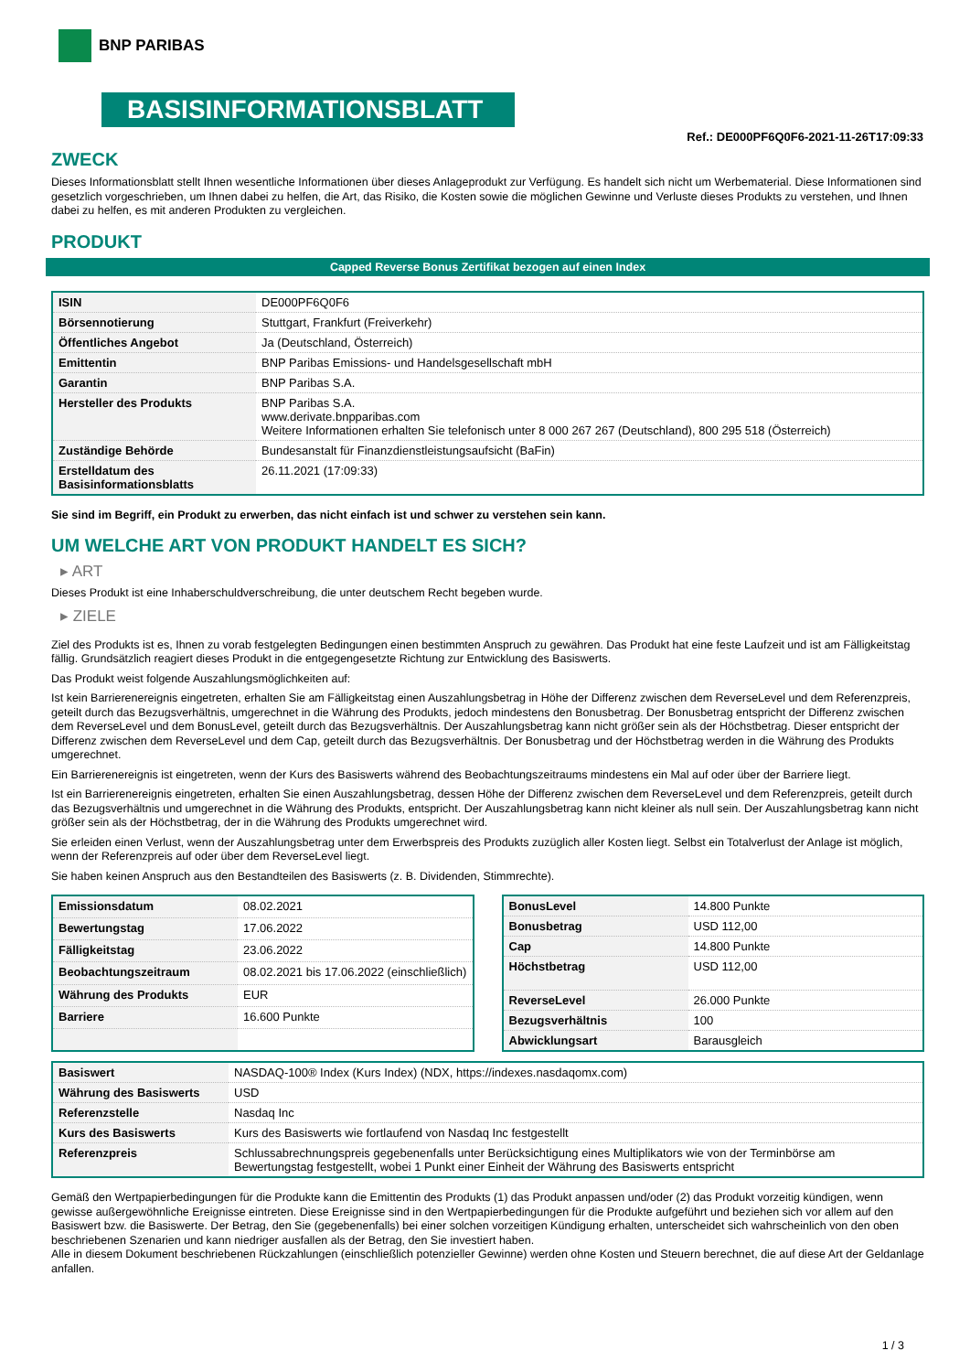BNP PARIBAS
BASISINFORMATIONSBLATT
Ref.: DE000PF6Q0F6-2021-11-26T17:09:33
ZWECK
Dieses Informationsblatt stellt Ihnen wesentliche Informationen über dieses Anlageprodukt zur Verfügung. Es handelt sich nicht um Werbematerial. Diese Informationen sind gesetzlich vorgeschrieben, um Ihnen dabei zu helfen, die Art, das Risiko, die Kosten sowie die möglichen Gewinne und Verluste dieses Produkts zu verstehen, und Ihnen dabei zu helfen, es mit anderen Produkten zu vergleichen.
PRODUKT
Capped Reverse Bonus Zertifikat bezogen auf einen Index
| ISIN | DE000PF6Q0F6 |
| Börsennotierung | Stuttgart, Frankfurt (Freiverkehr) |
| Öffentliches Angebot | Ja (Deutschland, Österreich) |
| Emittentin | BNP Paribas Emissions- und Handelsgesellschaft mbH |
| Garantin | BNP Paribas S.A. |
| Hersteller des Produkts | BNP Paribas S.A. www.derivate.bnpparibas.com Weitere Informationen erhalten Sie telefonisch unter 8 000 267 267 (Deutschland), 800 295 518 (Österreich) |
| Zuständige Behörde | Bundesanstalt für Finanzdienstleistungsaufsicht (BaFin) |
| Erstelldatum des Basisinformationsblatts | 26.11.2021 (17:09:33) |
Sie sind im Begriff, ein Produkt zu erwerben, das nicht einfach ist und schwer zu verstehen sein kann.
UM WELCHE ART VON PRODUKT HANDELT ES SICH?
▸ ART
Dieses Produkt ist eine Inhaberschuldverschreibung, die unter deutschem Recht begeben wurde.
▸ ZIELE
Ziel des Produkts ist es, Ihnen zu vorab festgelegten Bedingungen einen bestimmten Anspruch zu gewähren. Das Produkt hat eine feste Laufzeit und ist am Fälligkeitstag fällig. Grundsätzlich reagiert dieses Produkt in die entgegengesetzte Richtung zur Entwicklung des Basiswerts.
Das Produkt weist folgende Auszahlungsmöglichkeiten auf:
Ist kein Barrierenereignis eingetreten, erhalten Sie am Fälligkeitstag einen Auszahlungsbetrag in Höhe der Differenz zwischen dem ReverseLevel und dem Referenzpreis, geteilt durch das Bezugsverhältnis, umgerechnet in die Währung des Produkts, jedoch mindestens den Bonusbetrag. Der Bonusbetrag entspricht der Differenz zwischen dem ReverseLevel und dem BonusLevel, geteilt durch das Bezugsverhältnis. Der Auszahlungsbetrag kann nicht größer sein als der Höchstbetrag. Dieser entspricht der Differenz zwischen dem ReverseLevel und dem Cap, geteilt durch das Bezugsverhältnis. Der Bonusbetrag und der Höchstbetrag werden in die Währung des Produkts umgerechnet.
Ein Barrierenereignis ist eingetreten, wenn der Kurs des Basiswerts während des Beobachtungszeitraums mindestens ein Mal auf oder über der Barriere liegt.
Ist ein Barrierenereignis eingetreten, erhalten Sie einen Auszahlungsbetrag, dessen Höhe der Differenz zwischen dem ReverseLevel und dem Referenzpreis, geteilt durch das Bezugsverhältnis und umgerechnet in die Währung des Produkts, entspricht. Der Auszahlungsbetrag kann nicht kleiner als null sein. Der Auszahlungsbetrag kann nicht größer sein als der Höchstbetrag, der in die Währung des Produkts umgerechnet wird.
Sie erleiden einen Verlust, wenn der Auszahlungsbetrag unter dem Erwerbspreis des Produkts zuzüglich aller Kosten liegt. Selbst ein Totalverlust der Anlage ist möglich, wenn der Referenzpreis auf oder über dem ReverseLevel liegt.
Sie haben keinen Anspruch aus den Bestandteilen des Basiswerts (z. B. Dividenden, Stimmrechte).
| Emissionsdatum | 08.02.2021 |
| Bewertungstag | 17.06.2022 |
| Fälligkeitstag | 23.06.2022 |
| Beobachtungszeitraum | 08.02.2021 bis 17.06.2022 (einschließlich) |
| Währung des Produkts | EUR |
| Barriere | 16.600 Punkte |
| BonusLevel | 14.800 Punkte |
| Bonusbetrag | USD 112,00 |
| Cap | 14.800 Punkte |
| Höchstbetrag | USD 112,00 |
| ReverseLevel | 26.000 Punkte |
| Bezugsverhältnis | 100 |
| Abwicklungsart | Barausgleich |
| Basiswert | NASDAQ-100® Index (Kurs Index) (NDX, https://indexes.nasdaqomx.com) |
| Währung des Basiswerts | USD |
| Referenzstelle | Nasdaq Inc |
| Kurs des Basiswerts | Kurs des Basiswerts wie fortlaufend von Nasdaq Inc festgestellt |
| Referenzpreis | Schlussabrechnungspreis gegebenenfalls unter Berücksichtigung eines Multiplikators wie von der Terminbörse am Bewertungstag festgestellt, wobei 1 Punkt einer Einheit der Währung des Basiswerts entspricht |
Gemäß den Wertpapierbedingungen für die Produkte kann die Emittentin des Produkts (1) das Produkt anpassen und/oder (2) das Produkt vorzeitig kündigen, wenn gewisse außergewöhnliche Ereignisse eintreten. Diese Ereignisse sind in den Wertpapierbedingungen für die Produkte aufgeführt und beziehen sich vor allem auf den Basiswert bzw. die Basiswerte. Der Betrag, den Sie (gegebenenfalls) bei einer solchen vorzeitigen Kündigung erhalten, unterscheidet sich wahrscheinlich von den oben beschriebenen Szenarien und kann niedriger ausfallen als der Betrag, den Sie investiert haben.
Alle in diesem Dokument beschriebenen Rückzahlungen (einschließlich potenzieller Gewinne) werden ohne Kosten und Steuern berechnet, die auf diese Art der Geldanlage anfallen.
1 / 3